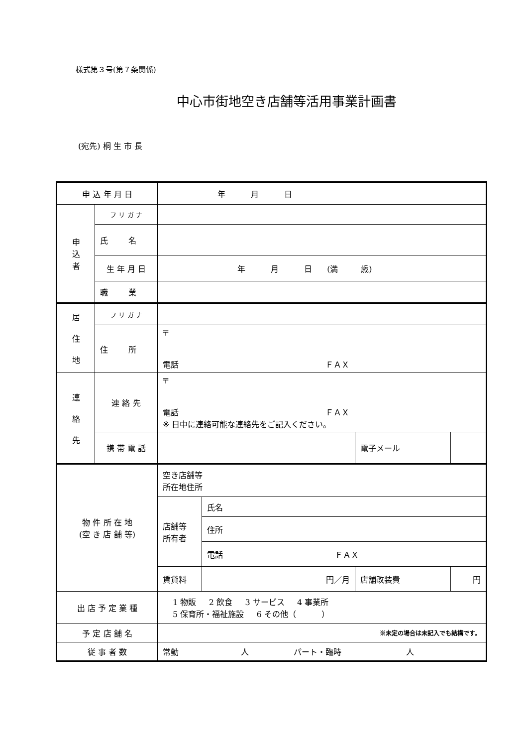様式第３号(第７条関係)
中心市街地空き店舗等活用事業計画書
(宛先) 桐 生 市 長
| 申 込 年 月 日 | | 年 月 日 | | | |
| 申 込 者 | フ リ ガ ナ | | | | |
| | 氏 名 | | | | |
| | 生 年 月 日 | 年 月 日 (満 歳) | | | |
| | 職 業 | | | | |
| 居 住 地 | フ リ ガ ナ | | | | |
| | 住 所 | 〒 電話 ＦＡＸ | | | |
| 連 絡 先 | 連 絡 先 | 〒 電話 ＦＡＸ ※ 日中に連絡可能な連絡先をご記入ください。 | | | |
| | 携 帯 電 話 | | | 電子メール | |
| 物 件 所 在 地 (空 き 店 舗 等) | | 空き店舗等 所在地住所 | | | |
| | | 店舗等 所有者 | 氏名 | | |
| | | | 住所 | | |
| | | | 電話 ＦＡＸ | | |
| | | 賃貸料 | 円／月 | 店舗改装費 | 円 |
| 出 店 予 定 業 種 | | 1 物販 2 飲食 3 サービス 4 事業所 5 保育所・福祉施設 6 その他（ ） | | | |
| 予 定 店 舗 名 | | ※未定の場合は未記入でも結構です。 | | | |
| 従 事 者 数 | | 常勤 人 パート・臨時 人 | | | |